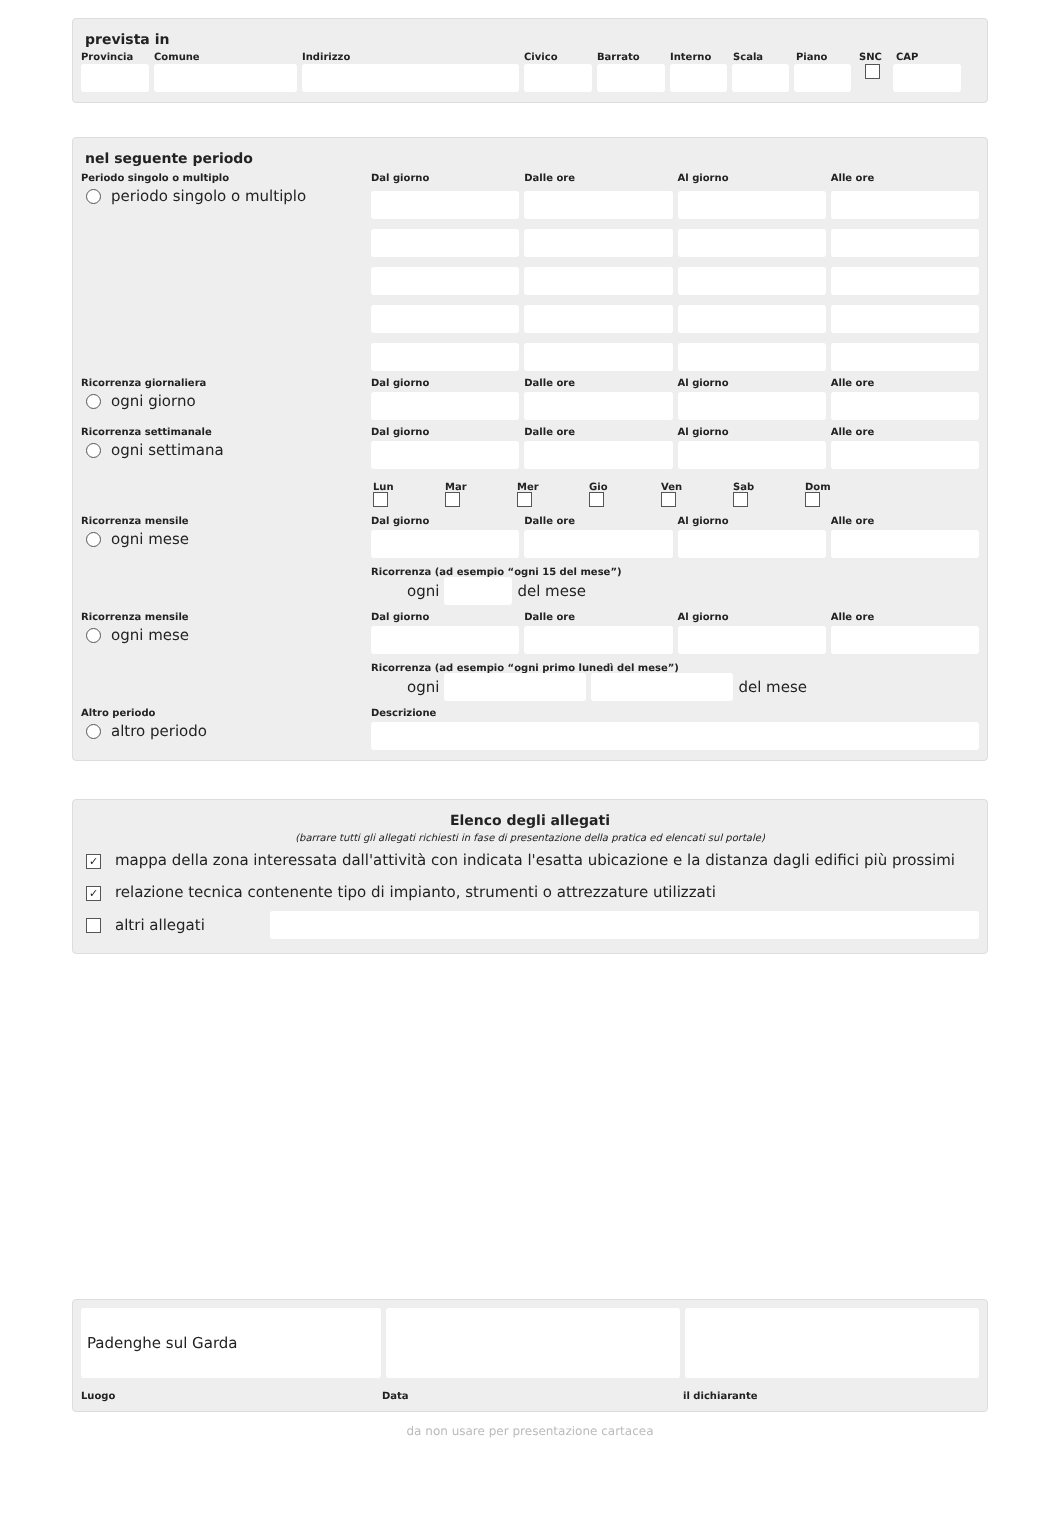prevista in
Provincia Comune Indirizzo Civico Barrato Interno Scala Piano SNC CAP
nel seguente periodo
Periodo singolo o multiplo
periodo singolo o multiplo
Dal giorno Dalle ore Al giorno Alle ore
Ricorrenza giornaliera
ogni giorno
Dal giorno Dalle ore Al giorno Alle ore
Ricorrenza settimanale
ogni settimana
Dal giorno Dalle ore Al giorno Alle ore
Lun
Mar
Mer
Gio
Ven
Sab
Dom
Ricorrenza mensile
ogni mese
Dal giorno Dalle ore Al giorno Alle ore
Ricorrenza (ad esempio “ogni 15 del mese”)
ogni del mese
Ricorrenza mensile
ogni mese
Dal giorno Dalle ore Al giorno Alle ore
Ricorrenza (ad esempio “ogni primo lunedì del mese”)
ogni del mese
Altro periodo
altro periodo
Descrizione
Elenco degli allegati
(barrare tutti gli allegati richiesti in fase di presentazione della pratica ed elencati sul portale)
✓ mappa della zona interessata dall'attività con indicata l'esatta ubicazione e la distanza dagli edifici più prossimi
✓ relazione tecnica contenente tipo di impianto, strumenti o attrezzature utilizzati
altri allegati
Padenghe sul Garda
Luogo Data il dichiarante
da non usare per presentazione cartacea